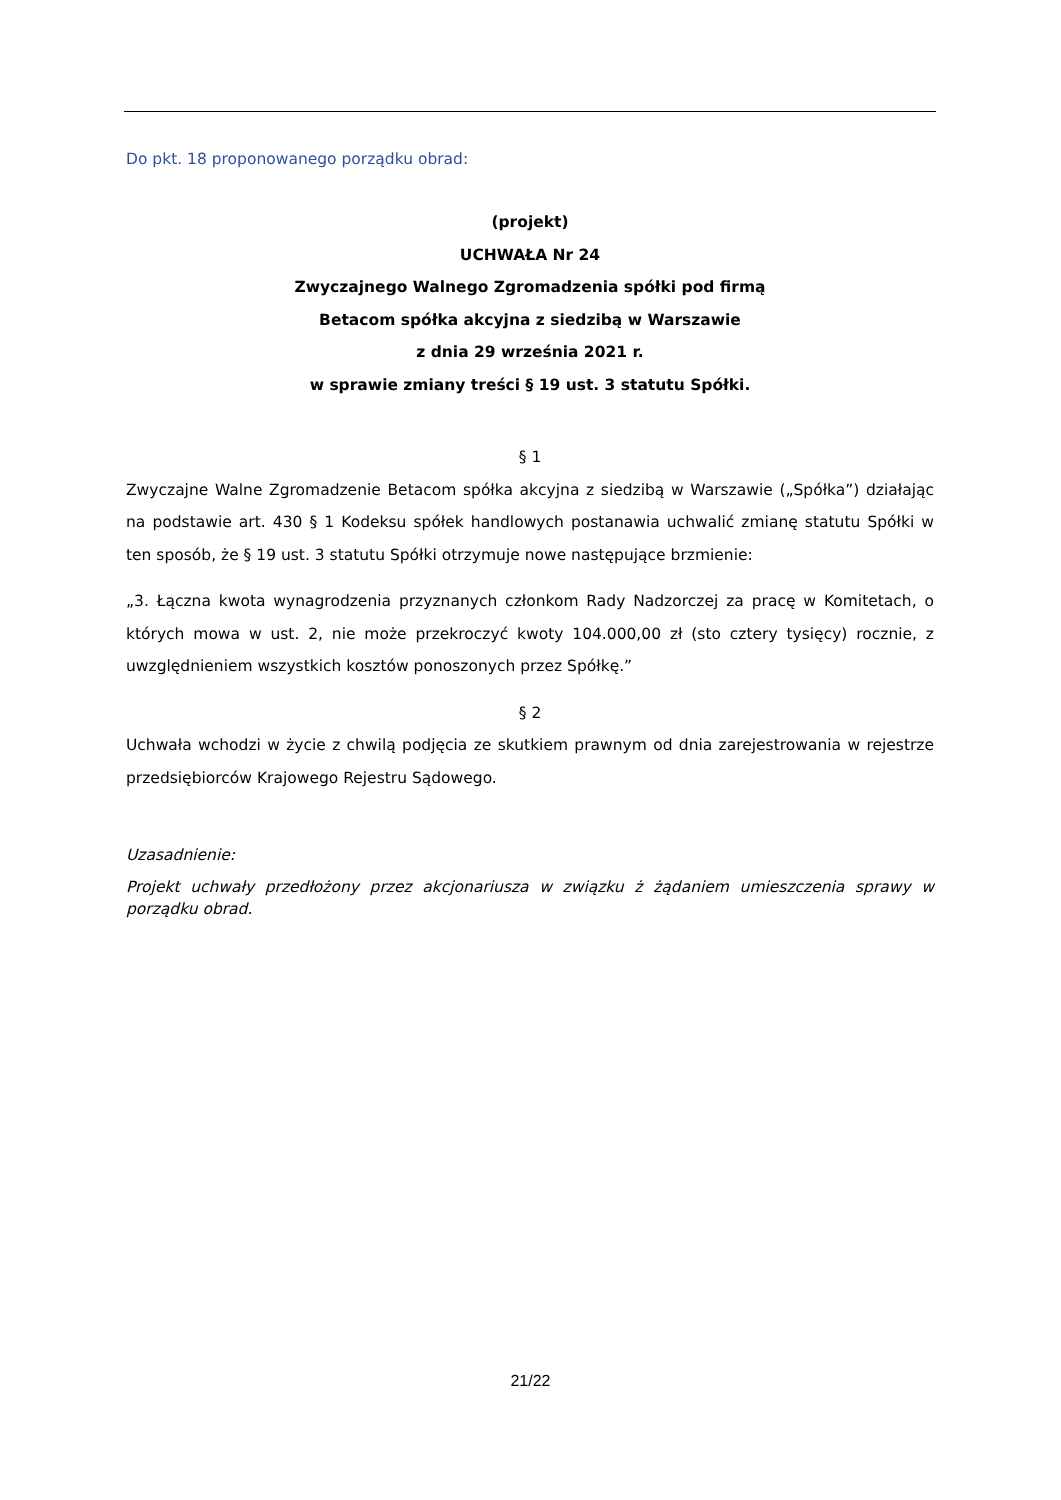Do pkt. 18 proponowanego porządku obrad:
(projekt)
UCHWAŁA Nr 24
Zwyczajnego Walnego Zgromadzenia spółki pod firmą
Betacom spółka akcyjna z siedzibą w Warszawie
z dnia 29 września 2021 r.
w sprawie zmiany treści § 19 ust. 3 statutu Spółki.
§ 1
Zwyczajne Walne Zgromadzenie Betacom spółka akcyjna z siedzibą w Warszawie („Spółka”) działając na podstawie art. 430 § 1 Kodeksu spółek handlowych postanawia uchwalić zmianę statutu Spółki w ten sposób, że § 19 ust. 3 statutu Spółki otrzymuje nowe następujące brzmienie:
„3. Łączna kwota wynagrodzenia przyznanych członkom Rady Nadzorczej za pracę w Komitetach, o których mowa w ust. 2, nie może przekroczyć kwoty 104.000,00 zł (sto cztery tysięcy) rocznie, z uwzględnieniem wszystkich kosztów ponoszonych przez Spółkę.”
§ 2
Uchwała wchodzi w życie z chwilą podjęcia ze skutkiem prawnym od dnia zarejestrowania w rejestrze przedsiębiorców Krajowego Rejestru Sądowego.
Uzasadnienie:
Projekt uchwały przedłożony przez akcjonariusza w związku ż żądaniem umieszczenia sprawy w porządku obrad.
21/22